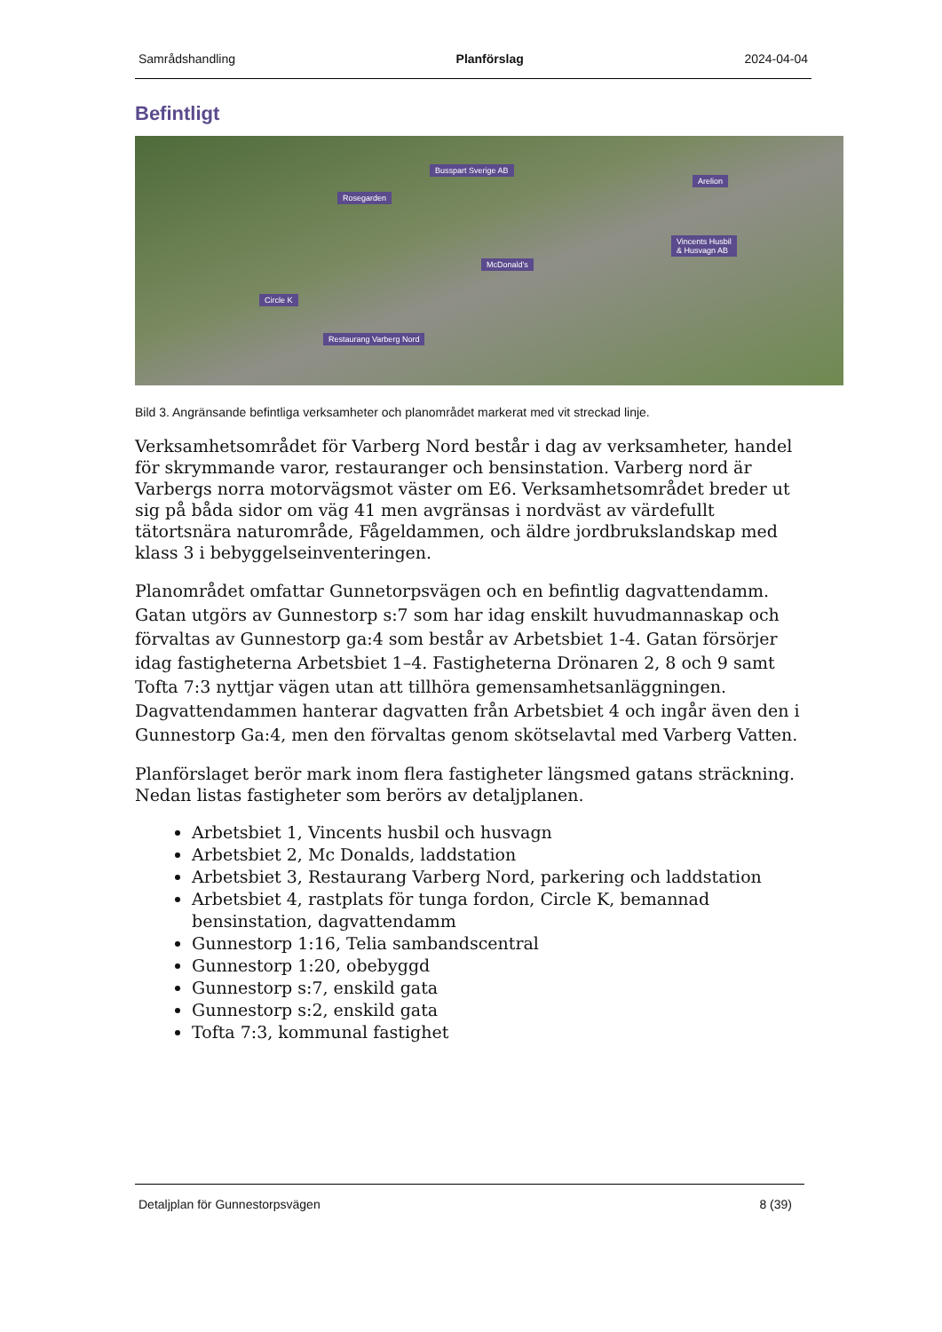Samrådshandling Planförslag 2024-04-04
Befintligt
Busspart Sverige AB
Arelion
Rosegarden
Vincents Husbil
& Husvagn AB
McDonald’s
Circle K
Restaurang Varberg Nord
Bild 3. Angränsande befintliga verksamheter och planområdet markerat med vit streckad linje.
Verksamhetsområdet för Varberg Nord består i dag av verksamheter, handel för skrymmande varor, restauranger och bensinstation. Varberg nord är Varbergs norra motorvägsmot väster om E6. Verksamhetsområdet breder ut sig på båda sidor om väg 41 men avgränsas i nordväst av värdefullt tätortsnära naturområde, Fågeldammen, och äldre jordbrukslandskap med klass 3 i bebyggelseinventeringen.
Planområdet omfattar Gunnetorpsvägen och en befintlig dagvattendamm. Gatan utgörs av Gunnestorp s:7 som har idag enskilt huvudmannaskap och förvaltas av Gunnestorp ga:4 som består av Arbetsbiet 1-4. Gatan försörjer idag fastigheterna Arbetsbiet 1–4. Fastigheterna Drönaren 2, 8 och 9 samt Tofta 7:3 nyttjar vägen utan att tillhöra gemensamhetsanläggningen. Dagvattendammen hanterar dagvatten från Arbetsbiet 4 och ingår även den i Gunnestorp Ga:4, men den förvaltas genom skötselavtal med Varberg Vatten.
Planförslaget berör mark inom flera fastigheter längsmed gatans sträckning. Nedan listas fastigheter som berörs av detaljplanen.
Arbetsbiet 1, Vincents husbil och husvagn
Arbetsbiet 2, Mc Donalds, laddstation
Arbetsbiet 3, Restaurang Varberg Nord, parkering och laddstation
Arbetsbiet 4, rastplats för tunga fordon, Circle K, bemannad bensinstation, dagvattendamm
Gunnestorp 1:16, Telia sambandscentral
Gunnestorp 1:20, obebyggd
Gunnestorp s:7, enskild gata
Gunnestorp s:2, enskild gata
Tofta 7:3, kommunal fastighet
Detaljplan för Gunnestorpsvägen 8 (39)